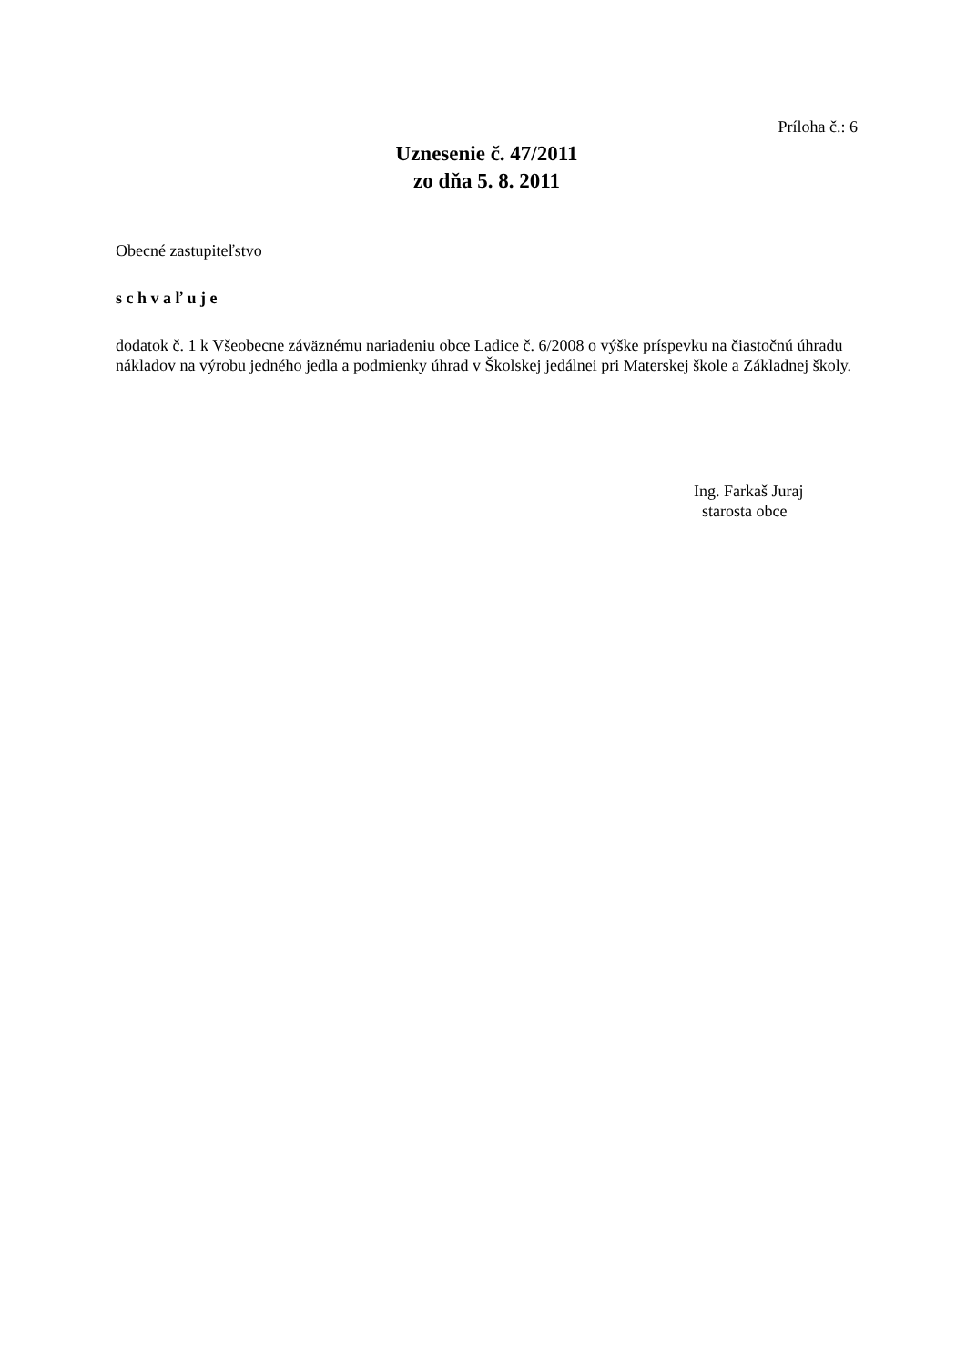Príloha č.: 6
Uznesenie č. 47/2011
zo dňa 5. 8. 2011
Obecné zastupiteľstvo
s c h v a ľ u j e
dodatok č. 1 k Všeobecne záväznému nariadeniu obce Ladice č. 6/2008 o výške príspevku na čiastočnú úhradu nákladov na výrobu jedného jedla a podmienky úhrad v Školskej jedálnei pri Materskej škole a Základnej školy.
Ing. Farkaš Juraj
starosta obce